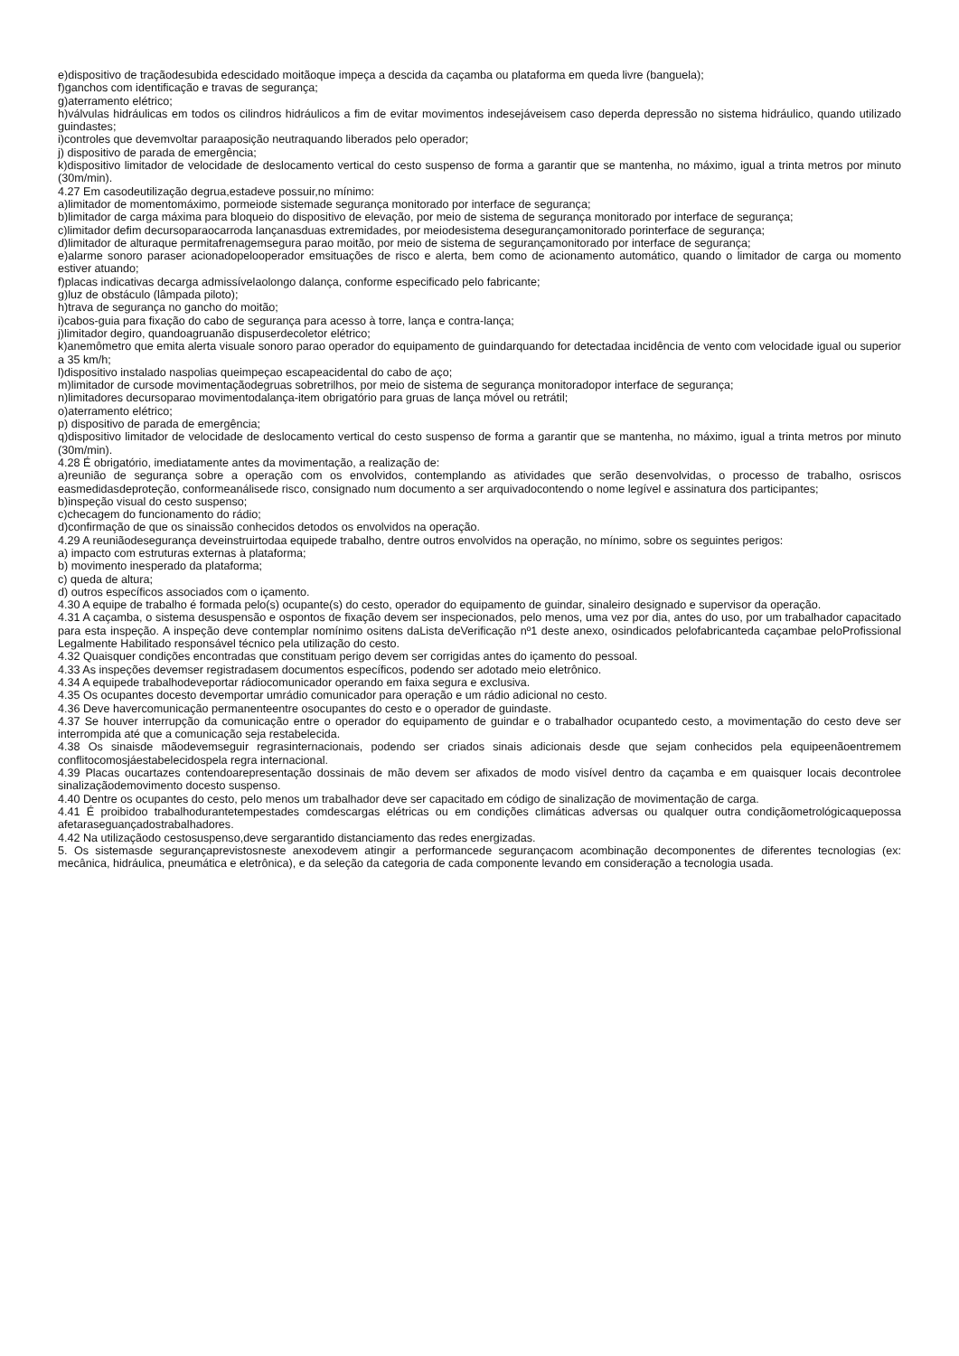e)dispositivo de traçãodesubida edescidado moitãoque impeça a descida da caçamba ou plataforma em queda livre (banguela);
f)ganchos com identificação e travas de segurança;
g)aterramento elétrico;
h)válvulas hidráulicas em todos os cilindros hidráulicos a fim de evitar movimentos indesejáveisem caso deperda depressão no sistema hidráulico, quando utilizado guindastes;
i)controles que devemvoltar paraaposição neutraquando liberados pelo operador;
j) dispositivo de parada de emergência;
k)dispositivo limitador de velocidade de deslocamento vertical do cesto suspenso de forma a garantir que se mantenha, no máximo, igual a trinta metros por minuto (30m/min).
4.27 Em casodeutilização degrua,estadeve possuir,no mínimo:
a)limitador de momentomáximo, pormeiode sistemade segurança monitorado por interface de segurança;
b)limitador de carga máxima para bloqueio do dispositivo de elevação, por meio de sistema de segurança monitorado por interface de segurança;
c)limitador defim decursoparaocarroda lançanasduas extremidades, por meiodesistema desegurançamonitorado porinterface de segurança;
d)limitador de alturaque permitafrenagemsegura parao moitão, por meio de sistema de segurançamonitorado por interface de segurança;
e)alarme sonoro paraser acionadopelooperador emsituações de risco e alerta, bem como de acionamento automático, quando o limitador de carga ou momento estiver atuando;
f)placas indicativas decarga admissívelaolongo dalança, conforme especificado pelo fabricante;
g)luz de obstáculo (lâmpada piloto);
h)trava de segurança no gancho do moitão;
i)cabos-guia para fixação do cabo de segurança para acesso à torre, lança e contra-lança;
j)limitador degiro, quandoagruanão dispuserdecoletor elétrico;
k)anemômetro que emita alerta visuale sonoro parao operador do equipamento de guindarquando for detectadaa incidência de vento com velocidade igual ou superior a 35 km/h;
l)dispositivo instalado naspolias queimpeçao escapeacidental do cabo de aço;
m)limitador de cursode movimentaçãodegruas sobretrilhos, por meio de sistema de segurança monitoradopor interface de segurança;
n)limitadores decursoparao movimentodalança-item obrigatório para gruas de lança móvel ou retrátil;
o)aterramento elétrico;
p) dispositivo de parada de emergência;
q)dispositivo limitador de velocidade de deslocamento vertical do cesto suspenso de forma a garantir que se mantenha, no máximo, igual a trinta metros por minuto (30m/min).
4.28 É obrigatório, imediatamente antes da movimentação, a realização de:
a)reunião de segurança sobre a operação com os envolvidos, contemplando as atividades que serão desenvolvidas, o processo de trabalho, osriscos easmedidasdeproteção, conformeanálisede risco, consignado num documento a ser arquivadocontendo o nome legível e assinatura dos participantes;
b)inspeção visual do cesto suspenso;
c)checagem do funcionamento do rádio;
d)confirmação de que os sinaissão conhecidos detodos os envolvidos na operação.
4.29 A reuniãodesegurança deveinstruirtodaa equipede trabalho, dentre outros envolvidos na operação, no mínimo, sobre os seguintes perigos:
a) impacto com estruturas externas à plataforma;
b) movimento inesperado da plataforma;
c) queda de altura;
d) outros específicos associados com o içamento.
4.30 A equipe de trabalho é formada pelo(s) ocupante(s) do cesto, operador do equipamento de guindar, sinaleiro designado e supervisor da operação.
4.31 A caçamba, o sistema desuspensão e ospontos de fixação devem ser inspecionados, pelo menos, uma vez por dia, antes do uso, por um trabalhador capacitado para esta inspeção. A inspeção deve contemplar nomínimo ositens daLista deVerificação nº1 deste anexo, osindicados pelofabricanteda caçambae peloProfissional Legalmente Habilitado responsável técnico pela utilização do cesto.
4.32 Quaisquer condições encontradas que constituam perigo devem ser corrigidas antes do içamento do pessoal.
4.33 As inspeções devemser registradasem documentos específicos, podendo ser adotado meio eletrônico.
4.34 A equipede trabalhodeveportar rádiocomunicador operando em faixa segura e exclusiva.
4.35 Os ocupantes docesto devemportar umrádio comunicador para operação e um rádio adicional no cesto.
4.36 Deve havercomunicação permanenteentre osocupantes do cesto e o operador de guindaste.
4.37 Se houver interrupção da comunicação entre o operador do equipamento de guindar e o trabalhador ocupantedo cesto, a movimentação do cesto deve ser interrompida até que a comunicação seja restabelecida.
4.38 Os sinaisde mãodevemseguir regrasinternacionais, podendo ser criados sinais adicionais desde que sejam conhecidos pela equipeenãoentremem conflitocomosjáestabelecidospela regra internacional.
4.39 Placas oucartazes contendoarepresentação dossinais de mão devem ser afixados de modo visível dentro da caçamba e em quaisquer locais decontrolee sinalizaçãodemovimento docesto suspenso.
4.40 Dentre os ocupantes do cesto, pelo menos um trabalhador deve ser capacitado em código de sinalização de movimentação de carga.
4.41 É proibidoo trabalhodurantetempestades comdescargas elétricas ou em condições climáticas adversas ou qualquer outra condiçãometrológicaquepossa afetaraseguançadostrabalhadores.
4.42 Na utilizaçãodo cestosuspenso,deve sergarantido distanciamento das redes energizadas.
5. Os sistemasde segurançaprevistosneste anexodevem atingir a performancede segurançacom acombinação decomponentes de diferentes tecnologias (ex: mecânica, hidráulica, pneumática e eletrônica), e da seleção da categoria de cada componente levando em consideração a tecnologia usada.